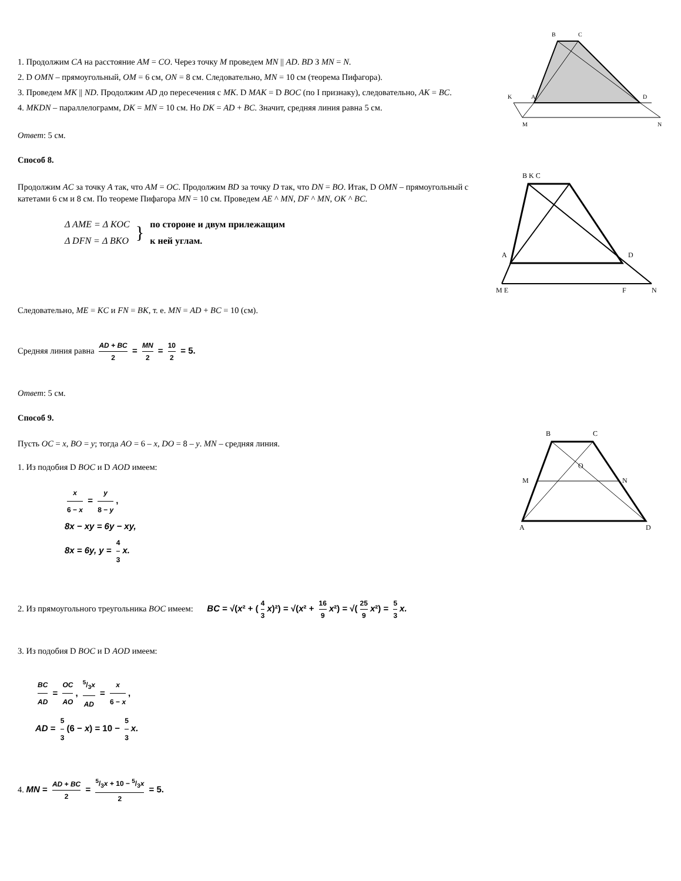1. Продолжим CA на расстояние AM = CO. Через точку M проведем MN || AD. BD З MN = N.
2. D OMN – прямоугольный, OM = 6 см, ON = 8 см. Следовательно, MN = 10 см (теорема Пифагора).
3. Проведем MK || ND. Продолжим AD до пересечения с MK. D MAK = D BOC (по I признаку), следовательно, AK = BC.
4. MKDN – параллелограмм, DK = MN = 10 см. Но DK = AD + BC. Значит, средняя линия равна 5 см.
B
C
K
A
D
M
N
Ответ: 5 см.
Способ 8.
Продолжим AC за точку A так, что AM = OC. Продолжим BD за точку D так, что DN = BO. Итак, D OMN – прямоугольный с катетами 6 см и 8 см. По теореме Пифагора MN = 10 см. Проведем AE ^ MN, DF ^ MN, OK ^ BC.
Δ AME = Δ KOC
Δ DFN = Δ BKO
}
по стороне и двум прилежащим
к ней углам.
B K C
A
D
M E
F
N
Следовательно, ME = KC и FN = BK, т. е. MN = AD + BC = 10 (см).
Средняя линия равна AD + BC 2 = MN 2 = 10 2 = 5.
Ответ: 5 см.
Способ 9.
Пусть OC = x, BO = y; тогда AO = 6 – x, DO = 8 – y. MN – средняя линия.
1. Из подобия D BOC и D AOD имеем:
x 6 − x = y 8 − y,
8x − xy = 6y − xy,
8x = 6y, y = 4 3 x.
B
C
M
N
A
D
O
2. Из прямоугольного треугольника BOC имеем: BC = √(x² + (4 3 x)²) = √(x² + 16 9 x²) = √(25 9 x²) = 5 3 x.
3. Из подобия D BOC и D AOD имеем:
BC AD = OC AO, 5/3x AD = x 6 − x,
AD = 5 3 (6 − x) = 10 − 5 3 x.
4. MN = AD + BC 2 = 5/3x + 10 − 5/3x 2 = 5.